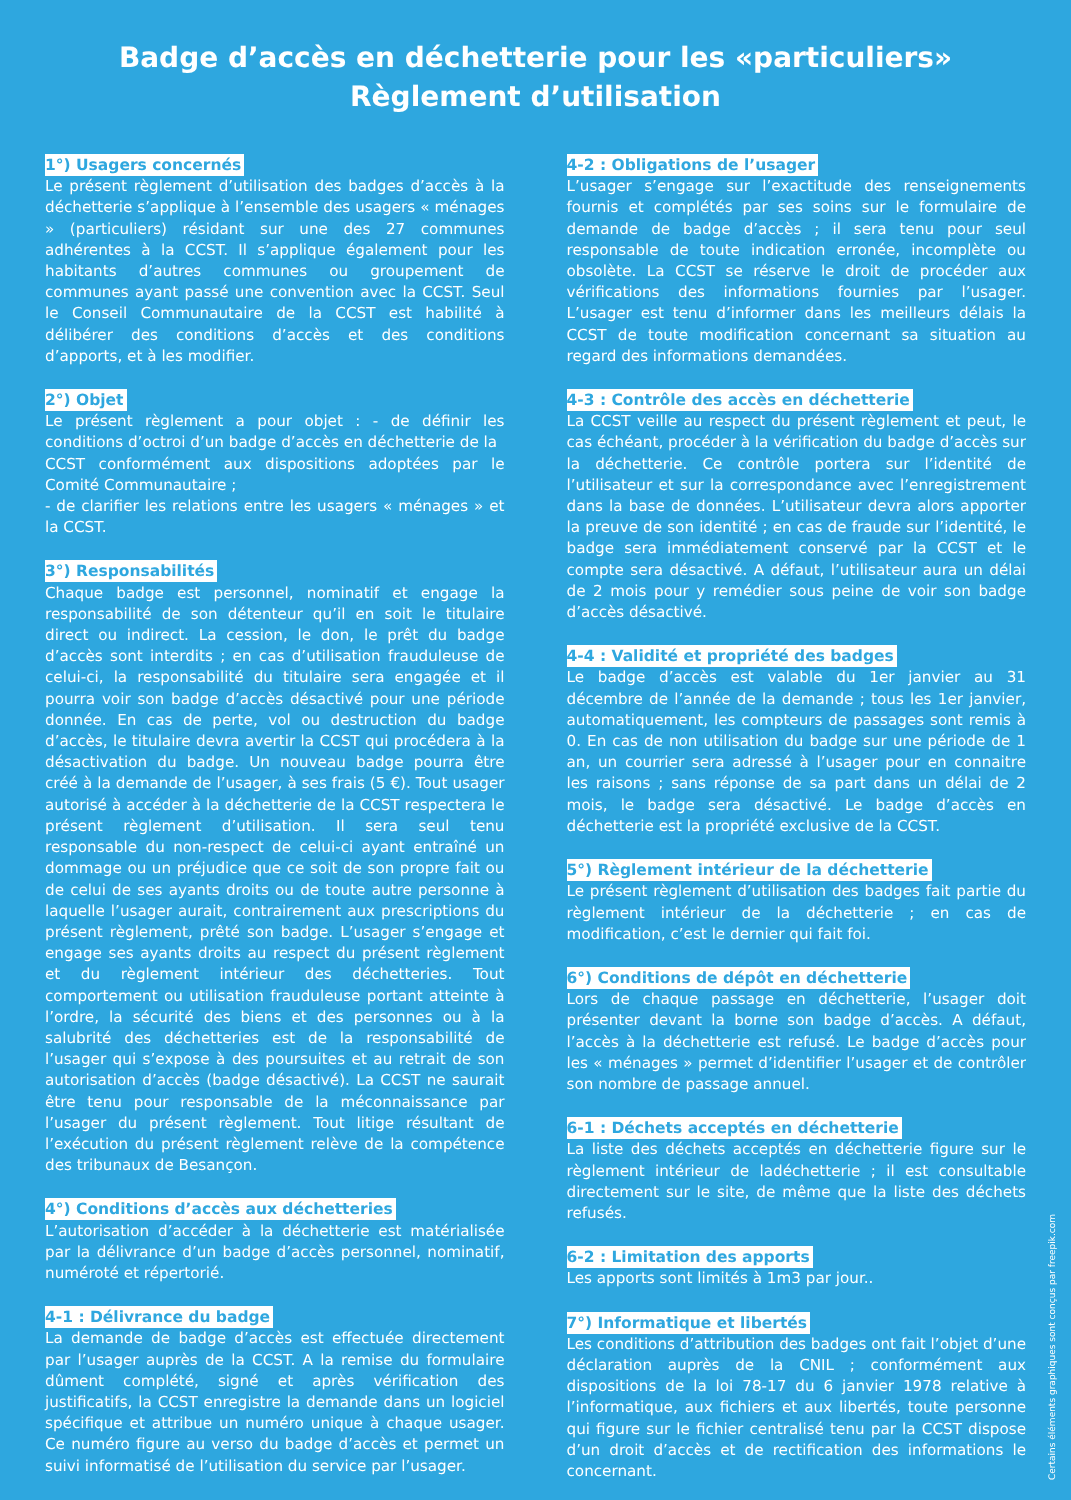Badge d’accès en déchetterie pour les «particuliers»
Règlement d’utilisation
1°) Usagers concernés
Le présent règlement d’utilisation des badges d’accès à la déchetterie s’applique à l’ensemble des usagers « ménages » (particuliers) résidant sur une des 27 communes adhérentes à la CCST. Il s’applique également pour les habitants d’autres communes ou groupement de communes ayant passé une convention avec la CCST. Seul le Conseil Communautaire de la CCST est habilité à délibérer des conditions d’accès et des conditions d’apports, et à les modifier.
2°) Objet
Le présent règlement a pour objet : - de définir les conditions d’octroi d’un badge d’accès en déchetterie de la
CCST conformément aux dispositions adoptées par le Comité Communautaire ;
- de clarifier les relations entre les usagers « ménages » et la CCST.
3°) Responsabilités
Chaque badge est personnel, nominatif et engage la responsabilité de son détenteur qu’il en soit le titulaire direct ou indirect. La cession, le don, le prêt du badge d’accès sont interdits ; en cas d’utilisation frauduleuse de celui-ci, la responsabilité du titulaire sera engagée et il pourra voir son badge d’accès désactivé pour une période donnée. En cas de perte, vol ou destruction du badge d’accès, le titulaire devra avertir la CCST qui procédera à la désactivation du badge. Un nouveau badge pourra être créé à la demande de l’usager, à ses frais (5 €). Tout usager autorisé à accéder à la déchetterie de la CCST respectera le présent règlement d’utilisation. Il sera seul tenu responsable du non-respect de celui-ci ayant entraîné un dommage ou un préjudice que ce soit de son propre fait ou de celui de ses ayants droits ou de toute autre personne à laquelle l’usager aurait, contrairement aux prescriptions du présent règlement, prêté son badge. L’usager s’engage et engage ses ayants droits au respect du présent règlement et du règlement intérieur des déchetteries. Tout comportement ou utilisation frauduleuse portant atteinte à l’ordre, la sécurité des biens et des personnes ou à la salubrité des déchetteries est de la responsabilité de l’usager qui s’expose à des poursuites et au retrait de son autorisation d’accès (badge désactivé). La CCST ne saurait être tenu pour responsable de la méconnaissance par l’usager du présent règlement. Tout litige résultant de l’exécution du présent règlement relève de la compétence des tribunaux de Besançon.
4°) Conditions d’accès aux déchetteries
L’autorisation d’accéder à la déchetterie est matérialisée par la délivrance d’un badge d’accès personnel, nominatif, numéroté et répertorié.
4-1 : Délivrance du badge
La demande de badge d’accès est effectuée directement par l’usager auprès de la CCST. A la remise du formulaire dûment complété, signé et après vérification des justificatifs, la CCST enregistre la demande dans un logiciel spécifique et attribue un numéro unique à chaque usager. Ce numéro figure au verso du badge d’accès et permet un suivi informatisé de l’utilisation du service par l’usager.
4-2 : Obligations de l’usager
L’usager s’engage sur l’exactitude des renseignements fournis et complétés par ses soins sur le formulaire de demande de badge d’accès ; il sera tenu pour seul responsable de toute indication erronée, incomplète ou obsolète. La CCST se réserve le droit de procéder aux vérifications des informations fournies par l’usager. L’usager est tenu d’informer dans les meilleurs délais la CCST de toute modification concernant sa situation au regard des informations demandées.
4-3 : Contrôle des accès en déchetterie
La CCST veille au respect du présent règlement et peut, le cas échéant, procéder à la vérification du badge d’accès sur la déchetterie. Ce contrôle portera sur l’identité de l’utilisateur et sur la correspondance avec l’enregistrement dans la base de données. L’utilisateur devra alors apporter la preuve de son identité ; en cas de fraude sur l’identité, le badge sera immédiatement conservé par la CCST et le compte sera désactivé. A défaut, l’utilisateur aura un délai de 2 mois pour y remédier sous peine de voir son badge d’accès désactivé.
4-4 : Validité et propriété des badges
Le badge d’accès est valable du 1er janvier au 31 décembre de l’année de la demande ; tous les 1er janvier, automatiquement, les compteurs de passages sont remis à 0. En cas de non utilisation du badge sur une période de 1 an, un courrier sera adressé à l’usager pour en connaitre les raisons ; sans réponse de sa part dans un délai de 2 mois, le badge sera désactivé. Le badge d’accès en déchetterie est la propriété exclusive de la CCST.
5°) Règlement intérieur de la déchetterie
Le présent règlement d’utilisation des badges fait partie du règlement intérieur de la déchetterie ; en cas de modification, c’est le dernier qui fait foi.
6°) Conditions de dépôt en déchetterie
Lors de chaque passage en déchetterie, l’usager doit présenter devant la borne son badge d’accès. A défaut, l’accès à la déchetterie est refusé. Le badge d’accès pour les « ménages » permet d’identifier l’usager et de contrôler son nombre de passage annuel.
6-1 : Déchets acceptés en déchetterie
La liste des déchets acceptés en déchetterie figure sur le règlement intérieur de ladéchetterie ; il est consultable directement sur le site, de même que la liste des déchets refusés.
6-2 : Limitation des apports
Les apports sont limités à 1m3 par jour..
7°) Informatique et libertés
Les conditions d’attribution des badges ont fait l’objet d’une déclaration auprès de la CNIL ; conformément aux dispositions de la loi 78-17 du 6 janvier 1978 relative à l’informatique, aux fichiers et aux libertés, toute personne qui figure sur le fichier centralisé tenu par la CCST dispose d’un droit d’accès et de rectification des informations le concernant.
Certains éléments graphiques sont conçus par freepik.com